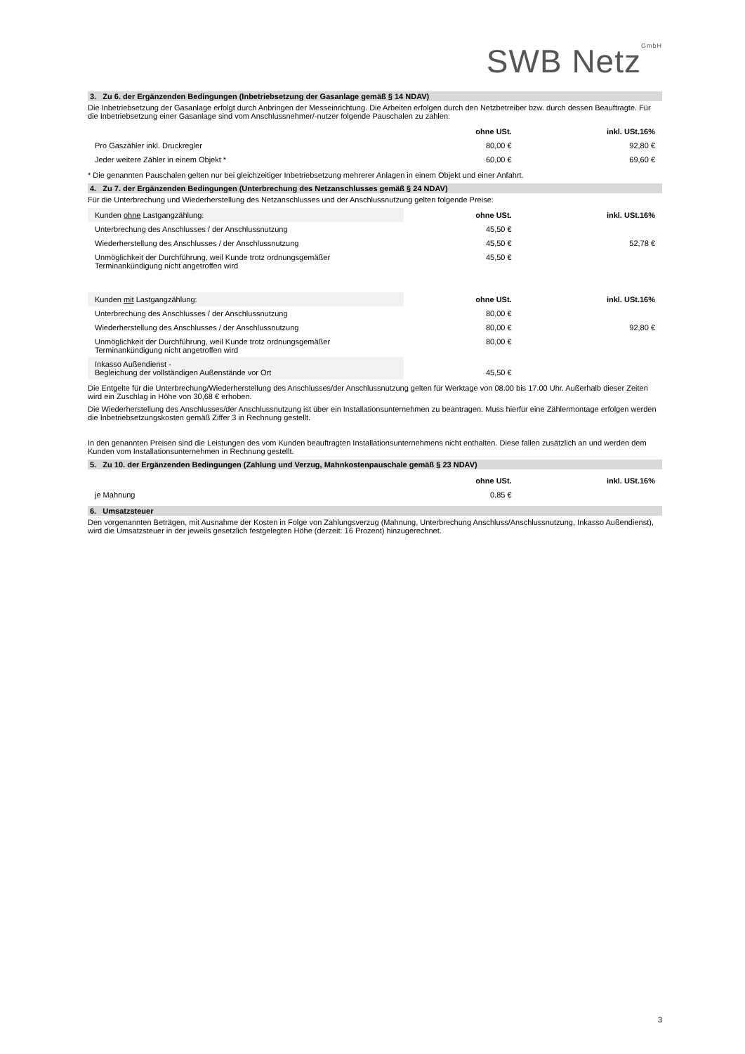SWB Netz<sup>GmbH</sup>
3. Zu 6. der Ergänzenden Bedingungen (Inbetriebsetzung der Gasanlage gemäß § 14 NDAV)
Die Inbetriebsetzung der Gasanlage erfolgt durch Anbringen der Messeinrichtung. Die Arbeiten erfolgen durch den Netzbetreiber bzw. durch dessen Beauftragte. Für die Inbetriebsetzung einer Gasanlage sind vom Anschlussnehmer/-nutzer folgende Pauschalen zu zahlen:
| | ohne USt. | inkl. USt.16% |
| Pro Gaszähler inkl. Druckregler | 80,00 € | 92,80 € |
| Jeder weitere Zähler in einem Objekt * | 60,00 € | 69,60 € |
* Die genannten Pauschalen gelten nur bei gleichzeitiger Inbetriebsetzung mehrerer Anlagen in einem Objekt und einer Anfahrt.
4. Zu 7. der Ergänzenden Bedingungen (Unterbrechung des Netzanschlusses gemäß § 24 NDAV)
Für die Unterbrechung und Wiederherstellung des Netzanschlusses und der Anschlussnutzung gelten folgende Preise:
| Kunden ohne Lastgangzählung: | ohne USt. | inkl. USt.16% |
| Unterbrechung des Anschlusses / der Anschlussnutzung | 45,50 € | |
| Wiederherstellung des Anschlusses / der Anschlussnutzung | 45,50 € | 52,78 € |
| Unmöglichkeit der Durchführung, weil Kunde trotz ordnungsgemäßer Terminankündigung nicht angetroffen wird | 45,50 € | |
| Kunden mit Lastgangzählung: | ohne USt. | inkl. USt.16% |
| Unterbrechung des Anschlusses / der Anschlussnutzung | 80,00 € | |
| Wiederherstellung des Anschlusses / der Anschlussnutzung | 80,00 € | 92,80 € |
| Unmöglichkeit der Durchführung, weil Kunde trotz ordnungsgemäßer Terminankündigung nicht angetroffen wird | 80,00 € | |
| Inkasso Außendienst - Begleichung der vollständigen Außenstände vor Ort | 45,50 € | |
Die Entgelte für die Unterbrechung/Wiederherstellung des Anschlusses/der Anschlussnutzung gelten für Werktage von 08.00 bis 17.00 Uhr. Außerhalb dieser Zeiten wird ein Zuschlag in Höhe von 30,68 € erhoben.
Die Wiederherstellung des Anschlusses/der Anschlussnutzung ist über ein Installationsunternehmen zu beantragen. Muss hierfür eine Zählermontage erfolgen werden die Inbetriebsetzungskosten gemäß Ziffer 3 in Rechnung gestellt.
In den genannten Preisen sind die Leistungen des vom Kunden beauftragten Installationsunternehmens nicht enthalten. Diese fallen zusätzlich an und werden dem Kunden vom Installationsunternehmen in Rechnung gestellt.
5. Zu 10. der Ergänzenden Bedingungen (Zahlung und Verzug, Mahnkostenpauschale gemäß § 23 NDAV)
| | ohne USt. | inkl. USt.16% |
| je Mahnung | 0,85 € | |
6. Umsatzsteuer
Den vorgenannten Beträgen, mit Ausnahme der Kosten in Folge von Zahlungsverzug (Mahnung, Unterbrechung Anschluss/Anschlussnutzung, Inkasso Außendienst), wird die Umsatzsteuer in der jeweils gesetzlich festgelegten Höhe (derzeit: 16 Prozent) hinzugerechnet.
3